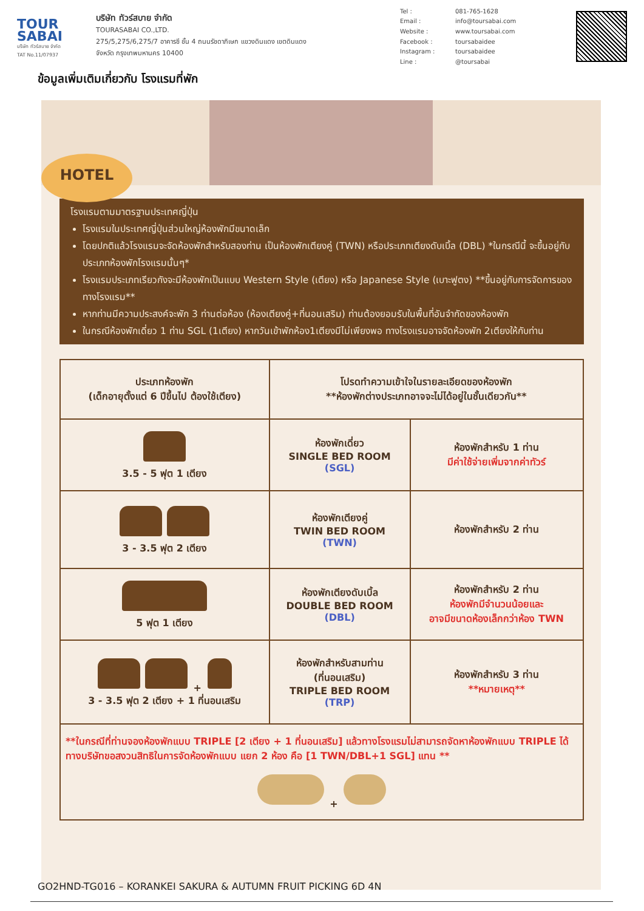TOUR
SABAI
บริษัท ทัวร์สบาย จำกัด
TAT No.11/07937
บริษัท ทัวร์สบาย จำกัด
TOURASABAI CO.,LTD.
275/5,275/6,275/7 อาคารซี ชั้น 4 ถนนรัชดาภิเษก แขวงดินแดง เขตดินแดง
จังหวัด กรุงเทพมหานคร 10400
| Tel : | 081-765-1628 |
| Email : | info@toursabai.com |
| Website : | www.toursabai.com |
| Facebook : | toursabaidee |
| Instagram : | toursabaidee |
| Line : | @toursabai |
ข้อมูลเพิ่มเติมเกี่ยวกับ โรงแรมที่พัก
HOTEL
โรงแรมตามมาตรฐานประเทศญี่ปุ่น
โรงแรมในประเทศญี่ปุ่นส่วนใหญ่ห้องพักมีขนาดเล็ก
โดยปกติแล้วโรงแรมจะจัดห้องพักสำหรับสองท่าน เป็นห้องพักเตียงคู่ (TWN) หรือประเภทเตียงดับเบิ้ล (DBL) *ในกรณีนี้ จะขึ้นอยู่กับประเภทห้องพักโรงแรมนั้นๆ*
โรงแรมประเภทเรียวกังจะมีห้องพักเป็นแบบ Western Style (เตียง) หรือ Japanese Style (เบาะฟูตง) **ขึ้นอยู่กับการจัดการของทางโรงแรม**
หากท่านมีความประสงค์จะพัก 3 ท่านต่อห้อง (ห้องเตียงคู่+ที่นอนเสริม) ท่านต้องยอมรับในพื้นที่อันจำกัดของห้องพัก
ในกรณีห้องพักเดี่ยว 1 ท่าน SGL (1เตียง) หากวันเข้าพักห้อง1เตียงมีไม่เพียงพอ ทางโรงแรมอาจจัดห้องพัก 2เตียงให้กับท่าน
| ประเภทห้องพัก (เด็กอายุตั้งแต่ 6 ปีขึ้นไป ต้องใช้เตียง) | โปรดทำความเข้าใจในรายละเอียดของห้องพัก **ห้องพักต่างประเภทอาจจะไม่ได้อยู่ในชั้นเดียวกัน** | |
| --- | --- | --- |
| 3.5 - 5 ฟุต 1 เตียง | ห้องพักเดี่ยว SINGLE BED ROOM (SGL) | ห้องพักสำหรับ 1 ท่าน มีค่าใช้จ่ายเพิ่มจากค่าทัวร์ |
| 3 - 3.5 ฟุต 2 เตียง | ห้องพักเตียงคู่ TWIN BED ROOM (TWN) | ห้องพักสำหรับ 2 ท่าน |
| 5 ฟุต 1 เตียง | ห้องพักเตียงดับเบิ้ล DOUBLE BED ROOM (DBL) | ห้องพักสำหรับ 2 ท่าน ห้องพักมีจำนวนน้อยและ อาจมีขนาดห้องเล็กกว่าห้อง TWN |
| + 3 - 3.5 ฟุต 2 เตียง + 1 ที่นอนเสริม | ห้องพักสำหรับสามท่าน (ที่นอนเสริม) TRIPLE BED ROOM (TRP) | ห้องพักสำหรับ 3 ท่าน **หมายเหตุ** |
| **ในกรณีที่ท่านจองห้องพักแบบ TRIPLE [2 เตียง + 1 ที่นอนเสริม] แล้วทางโรงแรมไม่สามารถจัดหาห้องพักแบบ TRIPLE ได้ ทางบริษัทขอสงวนสิทธิในการจัดห้องพักแบบ แยก 2 ห้อง คือ [1 TWN/DBL+1 SGL] แทน ** + | | |
GO2HND-TG016 – KORANKEI SAKURA & AUTUMN FRUIT PICKING 6D 4N